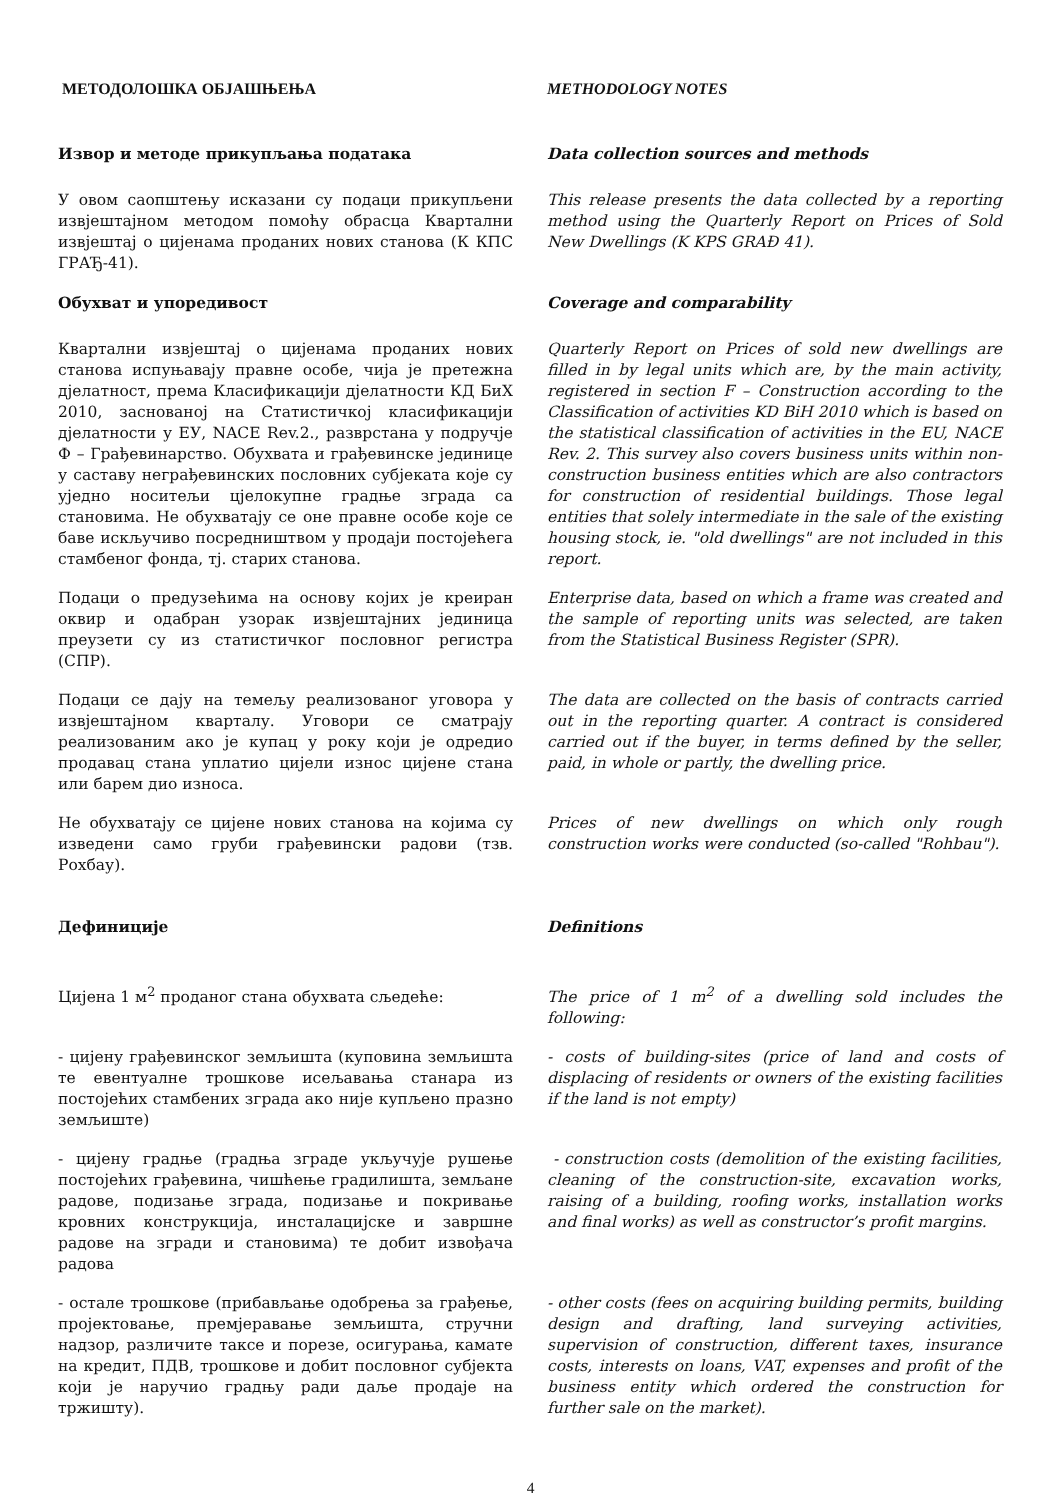МЕТОДОЛОШКА ОБЈАШЊЕЊА METHODOLOGY NOTES
Извор и методе прикупљања података Data collection sources and methods
У овом саопштењу исказани су подаци прикупљени извјештајном методом помоћу обрасца Квартални извјештај о цијенама проданих нових станова (К КПС ГРАЂ-41).
This release presents the data collected by a reporting method using the Quarterly Report on Prices of Sold New Dwellings (K KPS GRAĐ 41).
Обухват и упоредивост Coverage and comparability
Квартални извјештај о цијенама проданих нових станова испуњавају правне особе, чија је претежна дјелатност, према Класификацији дјелатности КД БиХ 2010, заснованој на Статистичкој класификацији дјелатности у ЕУ, NACE Rev.2., разврстана у подручје Ф – Грађевинарство. Обухвата и грађевинске јединице у саставу неграђевинских пословних субјеката које су уједно носитељи цјелокупне градње зграда са становима. Не обухватају се оне правне особе које се баве искључиво посредништвом у продаји постојећега стамбеног фонда, тј. старих станова.
Quarterly Report on Prices of sold new dwellings are filled in by legal units which are, by the main activity, registered in section F – Construction according to the Classification of activities KD BiH 2010 which is based on the statistical classification of activities in the EU, NACE Rev. 2. This survey also covers business units within non-construction business entities which are also contractors for construction of residential buildings. Those legal entities that solely intermediate in the sale of the existing housing stock, ie. "old dwellings" are not included in this report.
Подаци о предузећима на основу којих је креиран оквир и одабран узорак извјештајних јединица преузети су из статистичког пословног регистра (СПР).
Enterprise data, based on which a frame was created and the sample of reporting units was selected, are taken from the Statistical Business Register (SPR).
Подаци се дају на темељу реализованог уговора у извјештајном кварталу. Уговори се сматрају реализованим ако је купац у року који је одредио продавац стана уплатио цијели износ цијене стана или барем дио износа.
The data are collected on the basis of contracts carried out in the reporting quarter. A contract is considered carried out if the buyer, in terms defined by the seller, paid, in whole or partly, the dwelling price.
Не обухватају се цијене нових станова на којима су изведени само груби грађевински радови (тзв. Рохбау).
Prices of new dwellings on which only rough construction works were conducted (so-called "Rohbau").
Дефиниције Definitions
Цијена 1 м<sup>2</sup> проданог стана обухвата сљедеће: The price of 1 m<sup>2</sup> of a dwelling sold includes the following:
- цијену грађевинског земљишта (куповина земљишта те евентуалне трошкове исељавања станара из постојећих стамбених зграда ако није купљено празно земљиште)
- costs of building-sites (price of land and costs of displacing of residents or owners of the existing facilities if the land is not empty)
- цијену градње (градња зграде укључује рушење постојећих грађевина, чишћење градилишта, земљане радове, подизање зграда, подизање и покривање кровних конструкција, инсталацијске и завршне радове на згради и становима) те добит извођача радова
- construction costs (demolition of the existing facilities, cleaning of the construction-site, excavation works, raising of a building, roofing works, installation works and final works) as well as constructor’s profit margins.
- остале трошкове (прибављање одобрења за грађење, пројектовање, премјеравање земљишта, стручни надзор, различите таксе и порезе, осигурања, камате на кредит, ПДВ, трошкове и добит пословног субјекта који је наручио градњу ради даље продаје на тржишту).
- other costs (fees on acquiring building permits, building design and drafting, land surveying activities, supervision of construction, different taxes, insurance costs, interests on loans, VAT, expenses and profit of the business entity which ordered the construction for further sale on the market).
4